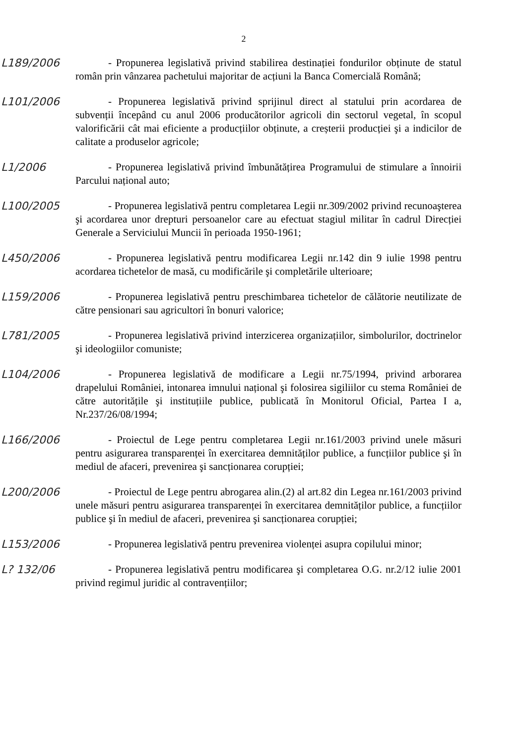2
L189/2006
- Propunerea legislativă privind stabilirea destinației fondurilor obținute de statul român prin vânzarea pachetului majoritar de acțiuni la Banca Comercială Română;
L101/2006
- Propunerea legislativă privind sprijinul direct al statului prin acordarea de subvenții începând cu anul 2006 producătorilor agricoli din sectorul vegetal, în scopul valorificării cât mai eficiente a producțiilor obținute, a creșterii producției şi a indicilor de calitate a produselor agricole;
L1/2006
- Propunerea legislativă privind îmbunătățirea Programului de stimulare a înnoirii Parcului național auto;
L100/2005
- Propunerea legislativă pentru completarea Legii nr.309/2002 privind recunoaşterea şi acordarea unor drepturi persoanelor care au efectuat stagiul militar în cadrul Direcției Generale a Serviciului Muncii în perioada 1950-1961;
L450/2006
- Propunerea legislativă pentru modificarea Legii nr.142 din 9 iulie 1998 pentru acordarea tichetelor de masă, cu modificările şi completările ulterioare;
L159/2006
- Propunerea legislativă pentru preschimbarea tichetelor de călătorie neutilizate de către pensionari sau agricultori în bonuri valorice;
L781/2005
- Propunerea legislativă privind interzicerea organizațiilor, simbolurilor, doctrinelor şi ideologiilor comuniste;
L104/2006
- Propunerea legislativă de modificare a Legii nr.75/1994, privind arborarea drapelului României, intonarea imnului național şi folosirea sigiliilor cu stema României de către autoritățile şi instituțiile publice, publicată în Monitorul Oficial, Partea I a, Nr.237/26/08/1994;
L166/2006
- Proiectul de Lege pentru completarea Legii nr.161/2003 privind unele măsuri pentru asigurarea transparenței în exercitarea demnităților publice, a funcțiilor publice şi în mediul de afaceri, prevenirea şi sancționarea corupției;
L200/2006
- Proiectul de Lege pentru abrogarea alin.(2) al art.82 din Legea nr.161/2003 privind unele măsuri pentru asigurarea transparenței în exercitarea demnităților publice, a funcțiilor publice şi în mediul de afaceri, prevenirea şi sancționarea corupției;
L153/2006
- Propunerea legislativă pentru prevenirea violenței asupra copilului minor;
L? 132/06
- Propunerea legislativă pentru modificarea şi completarea O.G. nr.2/12 iulie 2001 privind regimul juridic al contravențiilor;